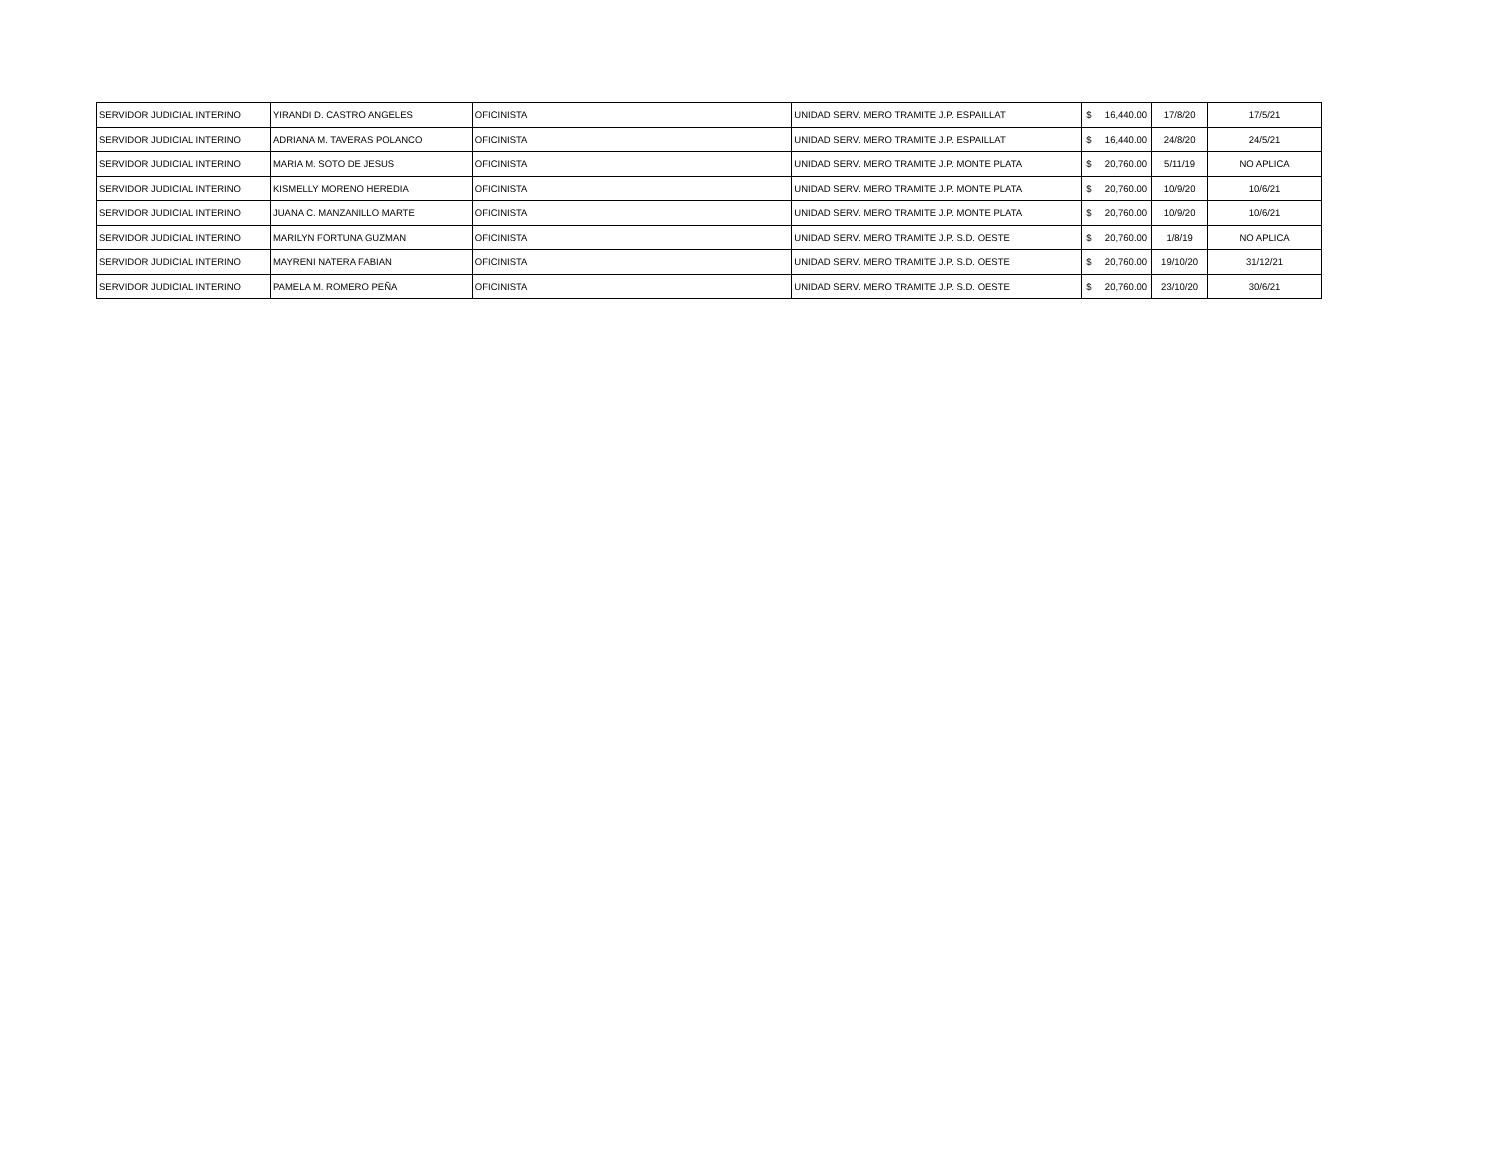| SERVIDOR JUDICIAL INTERINO | YIRANDI D. CASTRO ANGELES | OFICINISTA | UNIDAD SERV. MERO TRAMITE J.P. ESPAILLAT | $ 16,440.00 | 17/8/20 | 17/5/21 |
| SERVIDOR JUDICIAL INTERINO | ADRIANA M. TAVERAS POLANCO | OFICINISTA | UNIDAD SERV. MERO TRAMITE J.P. ESPAILLAT | $ 16,440.00 | 24/8/20 | 24/5/21 |
| SERVIDOR JUDICIAL INTERINO | MARIA M. SOTO DE JESUS | OFICINISTA | UNIDAD SERV. MERO TRAMITE J.P. MONTE PLATA | $ 20,760.00 | 5/11/19 | NO APLICA |
| SERVIDOR JUDICIAL INTERINO | KISMELLY MORENO HEREDIA | OFICINISTA | UNIDAD SERV. MERO TRAMITE J.P. MONTE PLATA | $ 20,760.00 | 10/9/20 | 10/6/21 |
| SERVIDOR JUDICIAL INTERINO | JUANA C. MANZANILLO MARTE | OFICINISTA | UNIDAD SERV. MERO TRAMITE J.P. MONTE PLATA | $ 20,760.00 | 10/9/20 | 10/6/21 |
| SERVIDOR JUDICIAL INTERINO | MARILYN FORTUNA GUZMAN | OFICINISTA | UNIDAD SERV. MERO TRAMITE J.P. S.D. OESTE | $ 20,760.00 | 1/8/19 | NO APLICA |
| SERVIDOR JUDICIAL INTERINO | MAYRENI NATERA FABIAN | OFICINISTA | UNIDAD SERV. MERO TRAMITE J.P. S.D. OESTE | $ 20,760.00 | 19/10/20 | 31/12/21 |
| SERVIDOR JUDICIAL INTERINO | PAMELA M. ROMERO PEÑA | OFICINISTA | UNIDAD SERV. MERO TRAMITE J.P. S.D. OESTE | $ 20,760.00 | 23/10/20 | 30/6/21 |